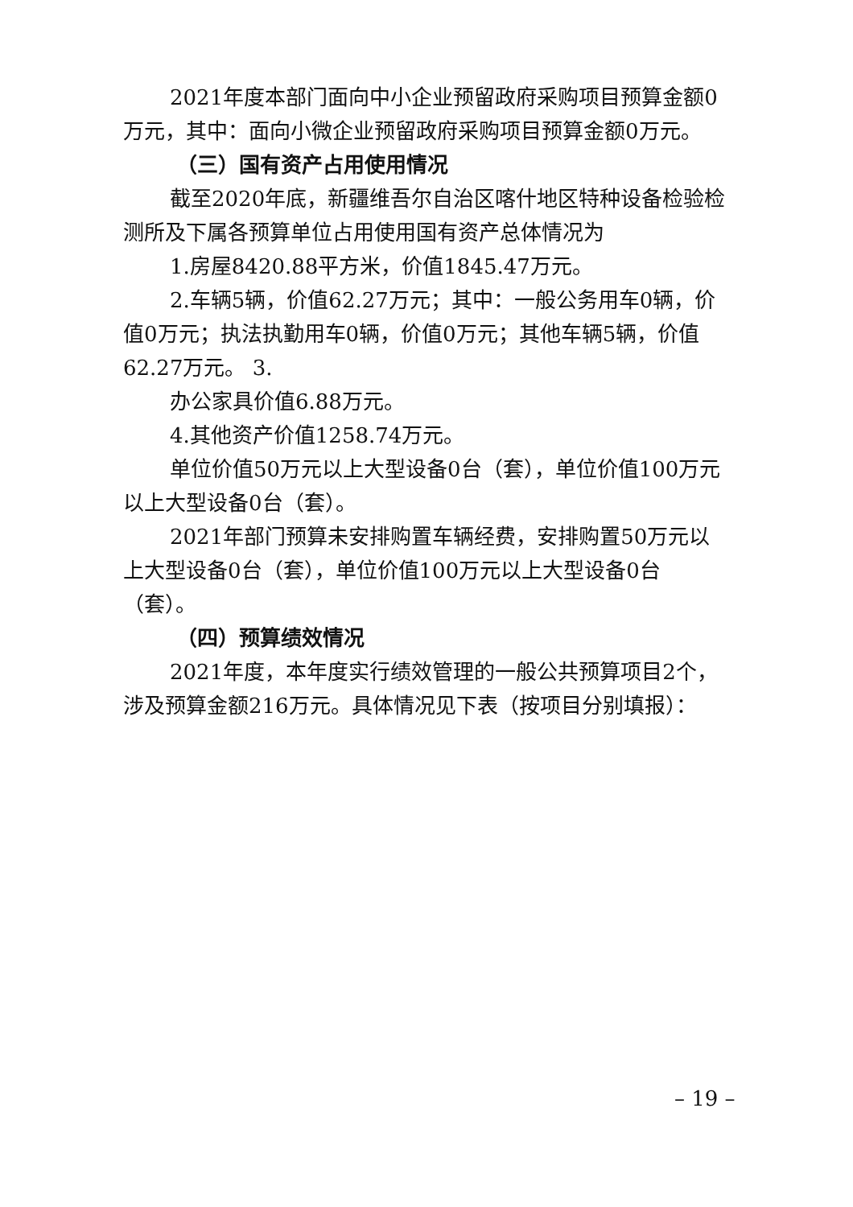2021年度本部门面向中小企业预留政府采购项目预算金额0万元，其中：面向小微企业预留政府采购项目预算金额0万元。
（三）国有资产占用使用情况
截至2020年底，新疆维吾尔自治区喀什地区特种设备检验检测所及下属各预算单位占用使用国有资产总体情况为
1.房屋8420.88平方米，价值1845.47万元。
2.车辆5辆，价值62.27万元；其中：一般公务用车0辆，价值0万元；执法执勤用车0辆，价值0万元；其他车辆5辆，价值62.27万元。 3.
办公家具价值6.88万元。
4.其他资产价值1258.74万元。
单位价值50万元以上大型设备0台（套），单位价值100万元以上大型设备0台（套）。
2021年部门预算未安排购置车辆经费，安排购置50万元以上大型设备0台（套），单位价值100万元以上大型设备0台（套）。
（四）预算绩效情况
2021年度，本年度实行绩效管理的一般公共预算项目2个，涉及预算金额216万元。具体情况见下表（按项目分别填报）：
– 19 –